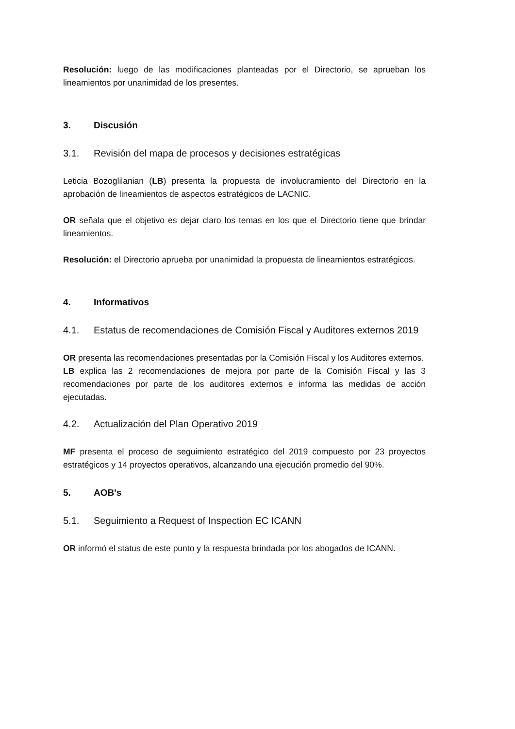Resolución: luego de las modificaciones planteadas por el Directorio, se aprueban los lineamientos por unanimidad de los presentes.
3. Discusión
3.1. Revisión del mapa de procesos y decisiones estratégicas
Leticia Bozoglilanian (LB) presenta la propuesta de involucramiento del Directorio en la aprobación de lineamientos de aspectos estratégicos de LACNIC.
OR señala que el objetivo es dejar claro los temas en los que el Directorio tiene que brindar lineamientos.
Resolución: el Directorio aprueba por unanimidad la propuesta de lineamientos estratégicos.
4. Informativos
4.1. Estatus de recomendaciones de Comisión Fiscal y Auditores externos 2019
OR presenta las recomendaciones presentadas por la Comisión Fiscal y los Auditores externos.
LB explica las 2 recomendaciones de mejora por parte de la Comisión Fiscal y las 3 recomendaciones por parte de los auditores externos e informa las medidas de acción ejecutadas.
4.2. Actualización del Plan Operativo 2019
MF presenta el proceso de seguimiento estratégico del 2019 compuesto por 23 proyectos estratégicos y 14 proyectos operativos, alcanzando una ejecución promedio del 90%.
5. AOB's
5.1. Seguimiento a Request of Inspection EC ICANN
OR informó el status de este punto y la respuesta brindada por los abogados de ICANN.